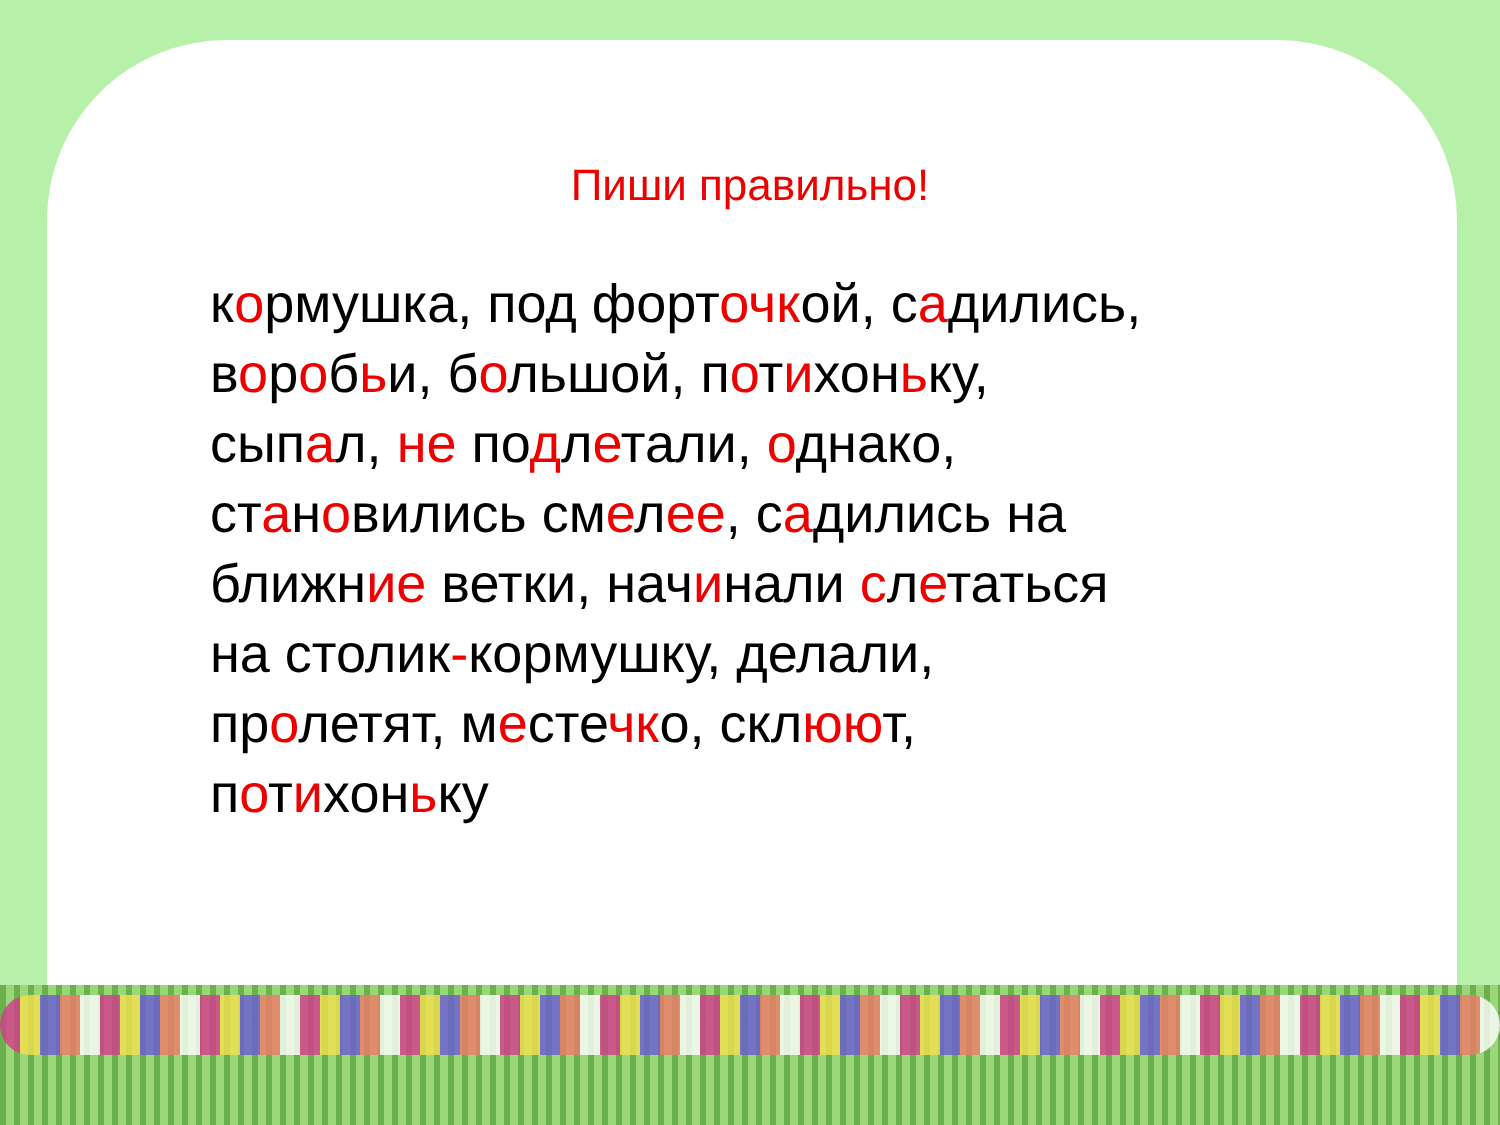Пиши правильно!
кормушка, под форточкой, садились,
воробьи, большой, потихоньку,
сыпал, не подлетали, однако,
становились смелее, садились на
ближние ветки, начинали слетаться
на столик-кормушку, делали,
пролетят, местечко, склюют,
потихоньку